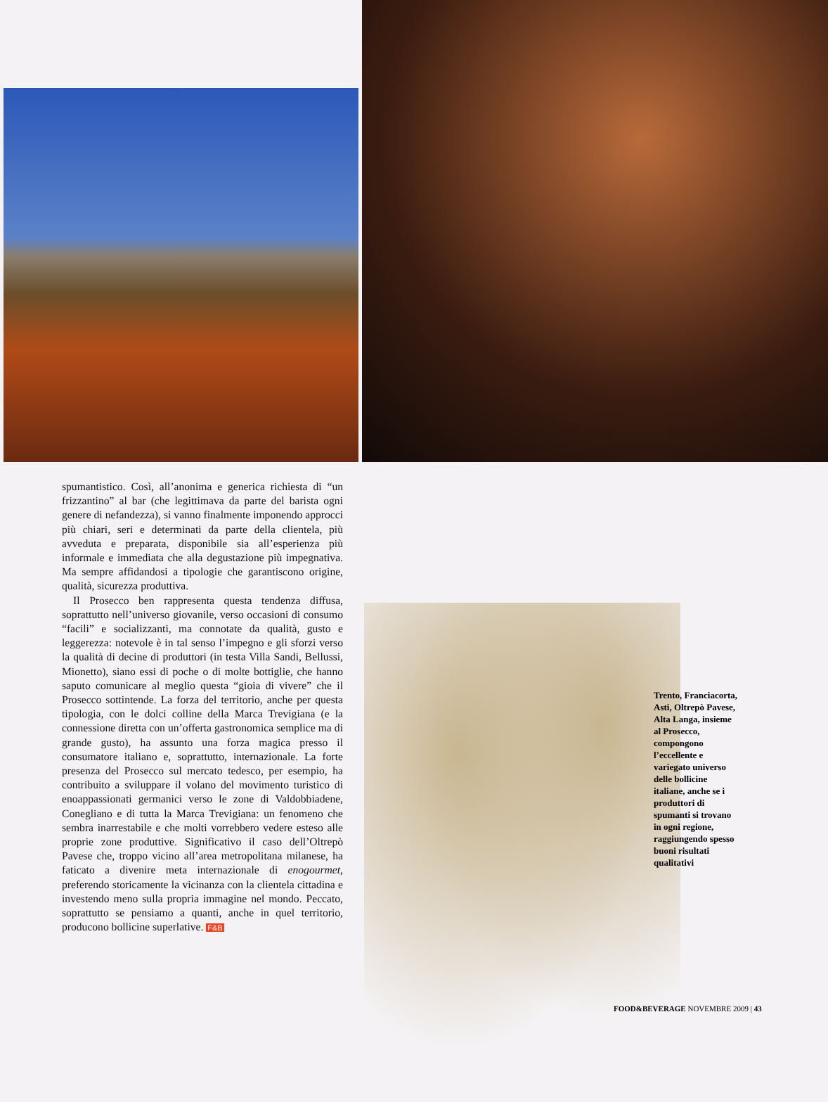spumantistico. Così, all’anonima e generica richiesta di “un frizzantino” al bar (che legittimava da parte del barista ogni genere di nefandezza), si vanno finalmente imponendo approcci più chiari, seri e determinati da parte della clientela, più avveduta e preparata, disponibile sia all’esperienza più informale e immediata che alla degustazione più impegnativa. Ma sempre affidandosi a tipologie che garantiscono origine, qualità, sicurezza produttiva.
Il Prosecco ben rappresenta questa tendenza diffusa, soprattutto nell’universo giovanile, verso occasioni di consumo “facili” e socializzanti, ma connotate da qualità, gusto e leggerezza: notevole è in tal senso l’impegno e gli sforzi verso la qualità di decine di produttori (in testa Villa Sandi, Bellussi, Mionetto), siano essi di poche o di molte bottiglie, che hanno saputo comunicare al meglio questa “gioia di vivere” che il Prosecco sottintende. La forza del territorio, anche per questa tipologia, con le dolci colline della Marca Trevigiana (e la connessione diretta con un’offerta gastronomica semplice ma di grande gusto), ha assunto una forza magica presso il consumatore italiano e, soprattutto, internazionale. La forte presenza del Prosecco sul mercato tedesco, per esempio, ha contribuito a sviluppare il volano del movimento turistico di enoappassionati germanici verso le zone di Valdobbiadene, Conegliano e di tutta la Marca Trevigiana: un fenomeno che sembra inarrestabile e che molti vorrebbero vedere esteso alle proprie zone produttive. Significativo il caso dell’Oltrepò Pavese che, troppo vicino all’area metropolitana milanese, ha faticato a divenire meta internazionale di enogourmet, preferendo storicamente la vicinanza con la clientela cittadina e investendo meno sulla propria immagine nel mondo. Peccato, soprattutto se pensiamo a quanti, anche in quel territorio, producono bollicine superlative. F&B
Trento, Franciacorta, Asti, Oltrepò Pavese, Alta Langa, insieme al Prosecco, compongono l’eccellente e variegato universo delle bollicine italiane, anche se i produttori di spumanti si trovano in ogni regione, raggiungendo spesso buoni risultati qualitativi
FOOD&BEVERAGE NOVEMBRE 2009 | 43